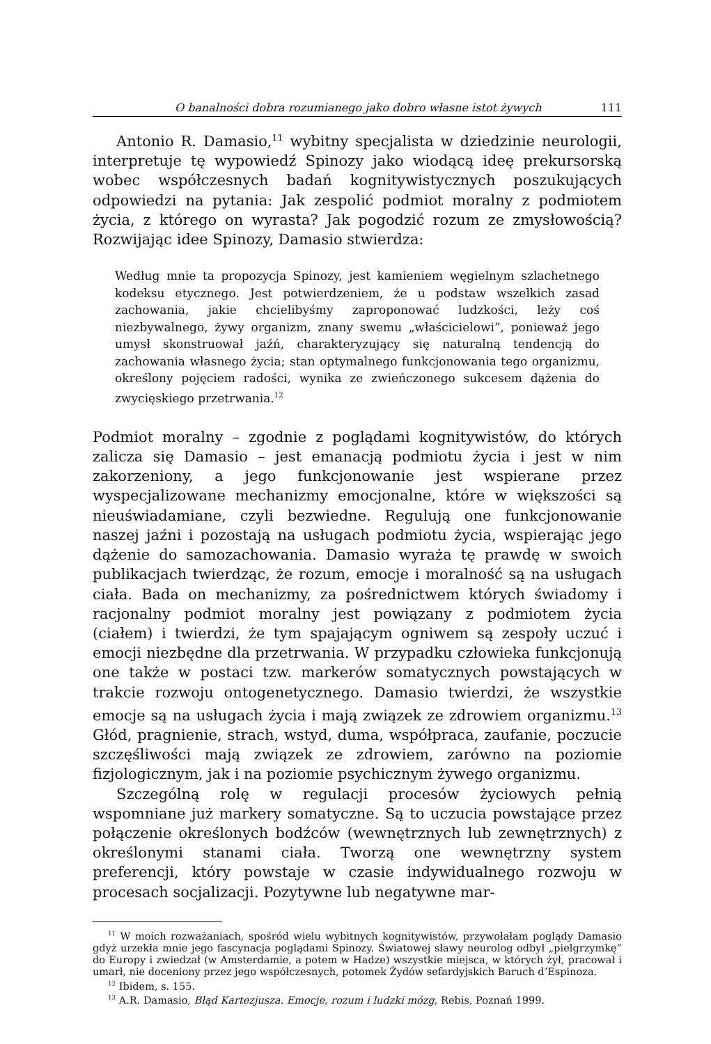O banalności dobra rozumianego jako dobro własne istot żywych 111
Antonio R. Damasio,<sup>11</sup> wybitny specjalista w dziedzinie neurologii, interpretuje tę wypowiedź Spinozy jako wiodącą ideę prekursorską wobec współczesnych badań kognitywistycznych poszukujących odpowiedzi na pytania: Jak zespolić podmiot moralny z podmiotem życia, z którego on wyrasta? Jak pogodzić rozum ze zmysłowością? Rozwijając idee Spinozy, Damasio stwierdza:
Według mnie ta propozycja Spinozy, jest kamieniem węgielnym szlachetnego kodeksu etycznego. Jest potwierdzeniem, że u podstaw wszelkich zasad zachowania, jakie chcielibyśmy zaproponować ludzkości, leży coś niezbywalnego, żywy organizm, znany swemu „właścicielowi”, ponieważ jego umysł skonstruował jaźń, charakteryzujący się naturalną tendencją do zachowania własnego życia; stan optymalnego funkcjonowania tego organizmu, określony pojęciem radości, wynika ze zwieńczonego sukcesem dążenia do zwycięskiego przetrwania.<sup>12</sup>
Podmiot moralny – zgodnie z poglądami kognitywistów, do których zalicza się Damasio – jest emanacją podmiotu życia i jest w nim zakorzeniony, a jego funkcjonowanie jest wspierane przez wyspecjalizowane mechanizmy emocjonalne, które w większości są nieuświadamiane, czyli bezwiedne. Regulują one funkcjonowanie naszej jaźni i pozostają na usługach podmiotu życia, wspierając jego dążenie do samozachowania. Damasio wyraża tę prawdę w swoich publikacjach twierdząc, że rozum, emocje i moralność są na usługach ciała. Bada on mechanizmy, za pośrednictwem których świadomy i racjonalny podmiot moralny jest powiązany z podmiotem życia (ciałem) i twierdzi, że tym spajającym ogniwem są zespoły uczuć i emocji niezbędne dla przetrwania. W przypadku człowieka funkcjonują one także w postaci tzw. markerów somatycznych powstających w trakcie rozwoju ontogenetycznego. Damasio twierdzi, że wszystkie emocje są na usługach życia i mają związek ze zdrowiem organizmu.<sup>13</sup> Głód, pragnienie, strach, wstyd, duma, współpraca, zaufanie, poczucie szczęśliwości mają związek ze zdrowiem, zarówno na poziomie fizjologicznym, jak i na poziomie psychicznym żywego organizmu.
Szczególną rolę w regulacji procesów życiowych pełnią wspomniane już markery somatyczne. Są to uczucia powstające przez połączenie określonych bodźców (wewnętrznych lub zewnętrznych) z określonymi stanami ciała. Tworzą one wewnętrzny system preferencji, który powstaje w czasie indywidualnego rozwoju w procesach socjalizacji. Pozytywne lub negatywne mar-
<sup>11</sup> W moich rozważaniach, spośród wielu wybitnych kognitywistów, przywołałam poglądy Damasio gdyż urzekła mnie jego fascynacja poglądami Spinozy. Światowej sławy neurolog odbył „pielgrzymkę” do Europy i zwiedzał (w Amsterdamie, a potem w Hadze) wszystkie miejsca, w których żył, pracował i umarł, nie doceniony przez jego współczesnych, potomek Żydów sefardyjskich Baruch d’Espinoza.
<sup>12</sup> Ibidem, s. 155.
<sup>13</sup> A.R. Damasio, Błąd Kartezjusza. Emocje, rozum i ludzki mózg, Rebis, Poznań 1999.